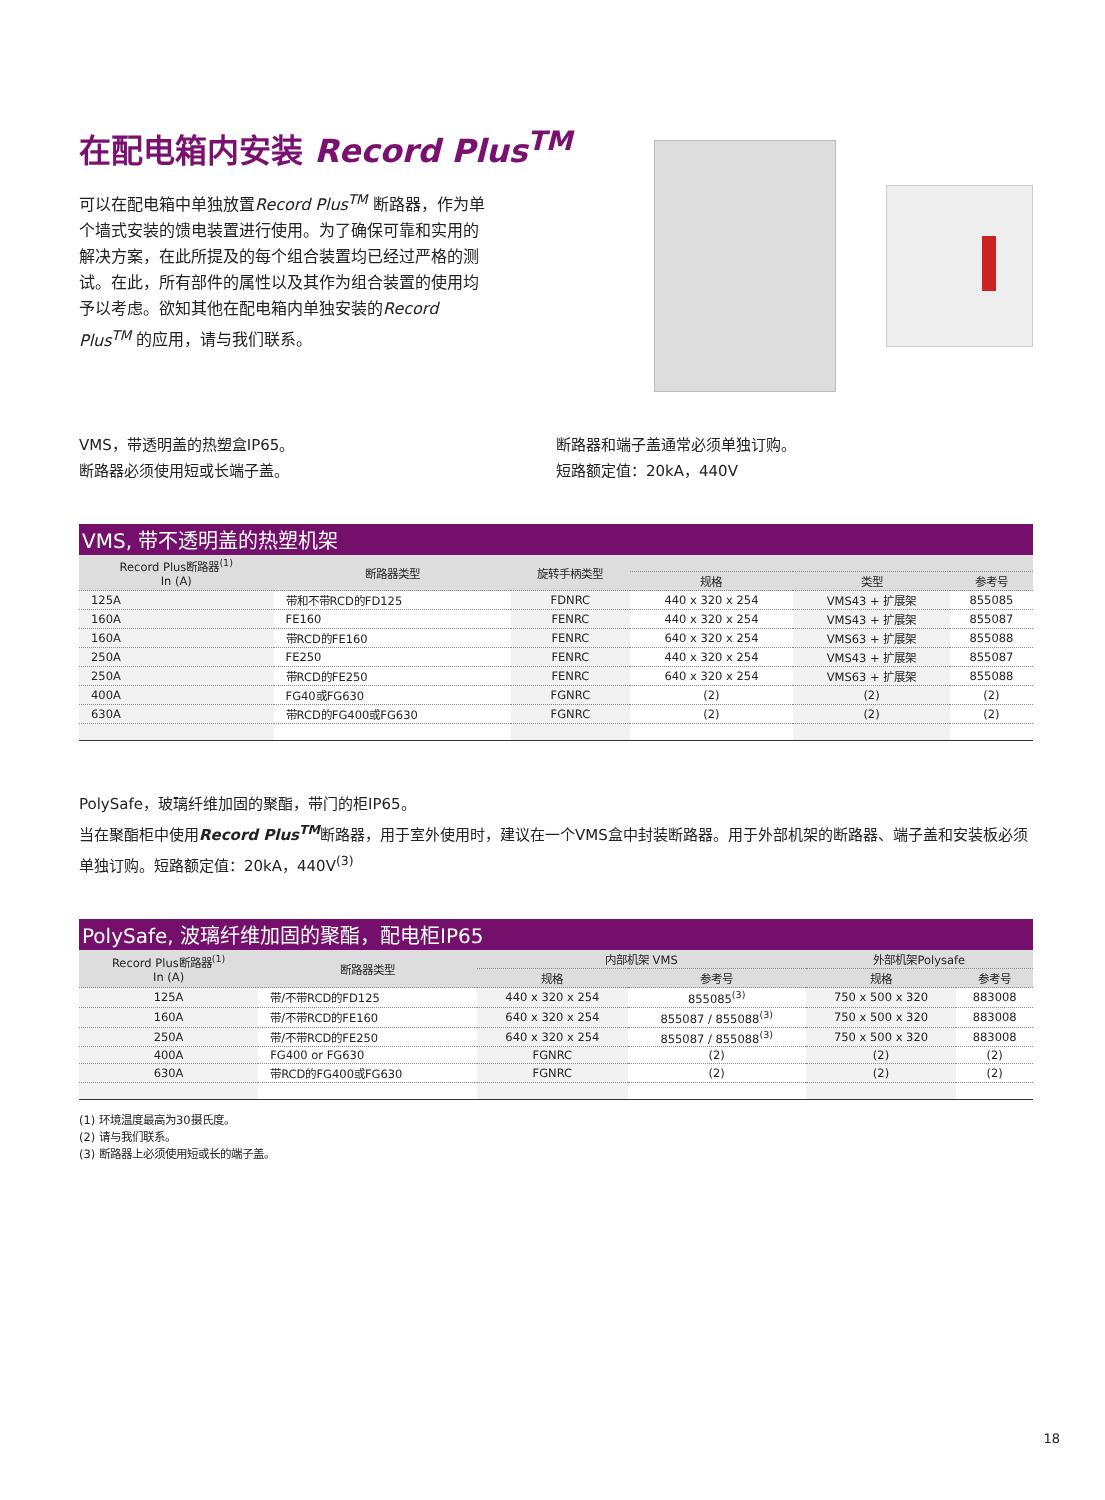在配电箱内安装 Record Plus<sup>TM</sup>
可以在配电箱中单独放置Record Plus<sup>TM</sup> 断路器，作为单个墙式安装的馈电装置进行使用。为了确保可靠和实用的解决方案，在此所提及的每个组合装置均已经过严格的测试。在此，所有部件的属性以及其作为组合装置的使用均予以考虑。欲知其他在配电箱内单独安装的Record Plus<sup>TM</sup> 的应用，请与我们联系。
VMS，带透明盖的热塑盒IP65。
断路器必须使用短或长端子盖。
断路器和端子盖通常必须单独订购。
短路额定值：20kA，440V
VMS, 带不透明盖的热塑机架
| Record Plus断路器<sup>(1)</sup> In (A) | 断路器类型 | 旋转手柄类型 | | | |
| --- | --- | --- | --- | --- | --- |
| | | | 规格 | 类型 | 参考号 |
| 125A | 带和不带RCD的FD125 | FDNRC | 440 x 320 x 254 | VMS43 + 扩展架 | 855085 |
| 160A | FE160 | FENRC | 440 x 320 x 254 | VMS43 + 扩展架 | 855087 |
| 160A | 带RCD的FE160 | FENRC | 640 x 320 x 254 | VMS63 + 扩展架 | 855088 |
| 250A | FE250 | FENRC | 440 x 320 x 254 | VMS43 + 扩展架 | 855087 |
| 250A | 带RCD的FE250 | FENRC | 640 x 320 x 254 | VMS63 + 扩展架 | 855088 |
| 400A | FG40或FG630 | FGNRC | (2) | (2) | (2) |
| 630A | 带RCD的FG400或FG630 | FGNRC | (2) | (2) | (2) |
PolySafe，玻璃纤维加固的聚酯，带门的柜IP65。
当在聚酯柜中使用Record Plus<sup>TM</sup>断路器，用于室外使用时，建议在一个VMS盒中封装断路器。用于外部机架的断路器、端子盖和安装板必须单独订购。短路额定值：20kA，440V<sup>(3)</sup>
PolySafe, 波璃纤维加固的聚酯，配电柜IP65
| Record Plus断路器<sup>(1)</sup> In (A) | 断路器类型 | 内部机架 VMS | | 外部机架Polysafe | |
| --- | --- | --- | --- | --- | --- |
| | | 规格 | 参考号 | 规格 | 参考号 |
| 125A | 带/不带RCD的FD125 | 440 x 320 x 254 | 855085<sup>(3)</sup> | 750 x 500 x 320 | 883008 |
| 160A | 带/不带RCD的FE160 | 640 x 320 x 254 | 855087 / 855088<sup>(3)</sup> | 750 x 500 x 320 | 883008 |
| 250A | 带/不带RCD的FE250 | 640 x 320 x 254 | 855087 / 855088<sup>(3)</sup> | 750 x 500 x 320 | 883008 |
| 400A | FG400 or FG630 | FGNRC | (2) | (2) | (2) |
| 630A | 带RCD的FG400或FG630 | FGNRC | (2) | (2) | (2) |
(1) 环境温度最高为30摄氏度。
(2) 请与我们联系。
(3) 断路器上必须使用短或长的端子盖。
18